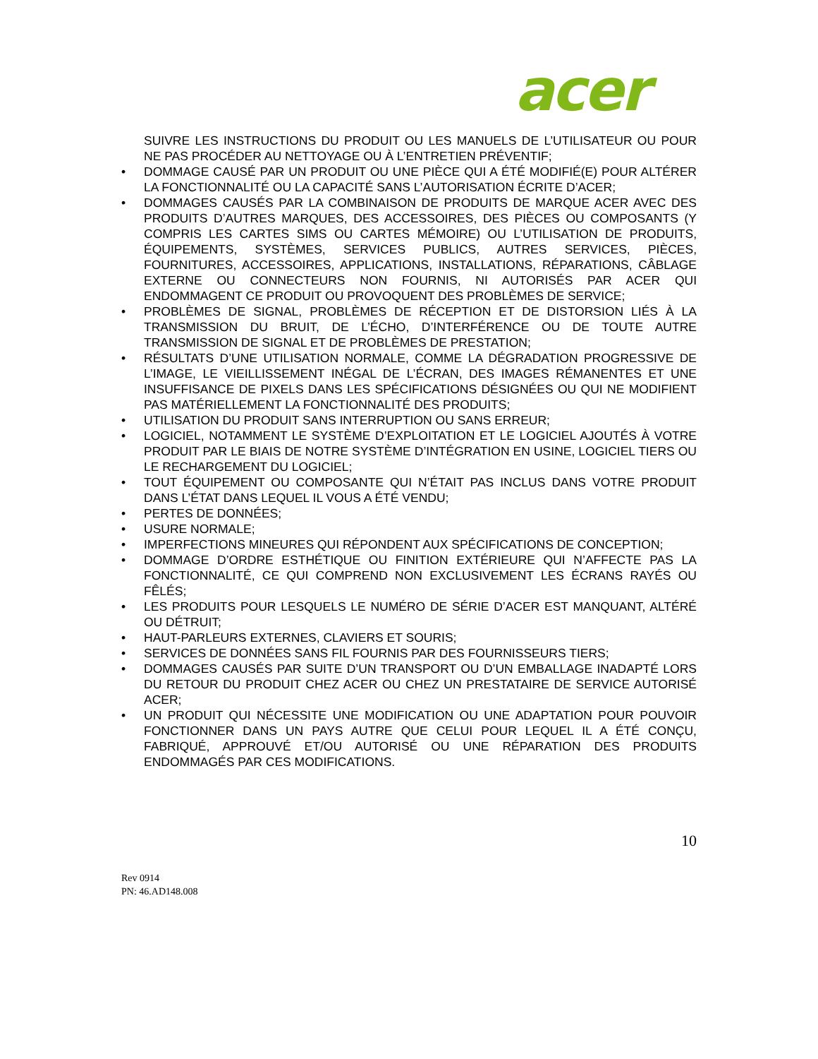acer
SUIVRE LES INSTRUCTIONS DU PRODUIT OU LES MANUELS DE L’UTILISATEUR OU POUR NE PAS PROCÉDER AU NETTOYAGE OU À L’ENTRETIEN PRÉVENTIF;
• DOMMAGE CAUSÉ PAR UN PRODUIT OU UNE PIÈCE QUI A ÉTÉ MODIFIÉ(E) POUR ALTÉRER LA FONCTIONNALITÉ OU LA CAPACITÉ SANS L’AUTORISATION ÉCRITE D’ACER;
• DOMMAGES CAUSÉS PAR LA COMBINAISON DE PRODUITS DE MARQUE ACER AVEC DES PRODUITS D’AUTRES MARQUES, DES ACCESSOIRES, DES PIÈCES OU COMPOSANTS (Y COMPRIS LES CARTES SIMS OU CARTES MÉMOIRE) OU L’UTILISATION DE PRODUITS, ÉQUIPEMENTS, SYSTÈMES, SERVICES PUBLICS, AUTRES SERVICES, PIÈCES, FOURNITURES, ACCESSOIRES, APPLICATIONS, INSTALLATIONS, RÉPARATIONS, CÂBLAGE EXTERNE OU CONNECTEURS NON FOURNIS, NI AUTORISÉS PAR ACER QUI ENDOMMAGENT CE PRODUIT OU PROVOQUENT DES PROBLÈMES DE SERVICE;
• PROBLÈMES DE SIGNAL, PROBLÈMES DE RÉCEPTION ET DE DISTORSION LIÉS À LA TRANSMISSION DU BRUIT, DE L’ÉCHO, D’INTERFÉRENCE OU DE TOUTE AUTRE TRANSMISSION DE SIGNAL ET DE PROBLÈMES DE PRESTATION;
• RÉSULTATS D’UNE UTILISATION NORMALE, COMME LA DÉGRADATION PROGRESSIVE DE L’IMAGE, LE VIEILLISSEMENT INÉGAL DE L’ÉCRAN, DES IMAGES RÉMANENTES ET UNE INSUFFISANCE DE PIXELS DANS LES SPÉCIFICATIONS DÉSIGNÉES OU QUI NE MODIFIENT PAS MATÉRIELLEMENT LA FONCTIONNALITÉ DES PRODUITS;
• UTILISATION DU PRODUIT SANS INTERRUPTION OU SANS ERREUR;
• LOGICIEL, NOTAMMENT LE SYSTÈME D’EXPLOITATION ET LE LOGICIEL AJOUTÉS À VOTRE PRODUIT PAR LE BIAIS DE NOTRE SYSTÈME D’INTÉGRATION EN USINE, LOGICIEL TIERS OU LE RECHARGEMENT DU LOGICIEL;
• TOUT ÉQUIPEMENT OU COMPOSANTE QUI N’ÉTAIT PAS INCLUS DANS VOTRE PRODUIT DANS L’ÉTAT DANS LEQUEL IL VOUS A ÉTÉ VENDU;
• PERTES DE DONNÉES;
• USURE NORMALE;
• IMPERFECTIONS MINEURES QUI RÉPONDENT AUX SPÉCIFICATIONS DE CONCEPTION;
• DOMMAGE D’ORDRE ESTHÉTIQUE OU FINITION EXTÉRIEURE QUI N’AFFECTE PAS LA FONCTIONNALITÉ, CE QUI COMPREND NON EXCLUSIVEMENT LES ÉCRANS RAYÉS OU FÊLÉS;
• LES PRODUITS POUR LESQUELS LE NUMÉRO DE SÉRIE D’ACER EST MANQUANT, ALTÉRÉ OU DÉTRUIT;
• HAUT-PARLEURS EXTERNES, CLAVIERS ET SOURIS;
• SERVICES DE DONNÉES SANS FIL FOURNIS PAR DES FOURNISSEURS TIERS;
• DOMMAGES CAUSÉS PAR SUITE D’UN TRANSPORT OU D’UN EMBALLAGE INADAPTÉ LORS DU RETOUR DU PRODUIT CHEZ ACER OU CHEZ UN PRESTATAIRE DE SERVICE AUTORISÉ ACER;
• UN PRODUIT QUI NÉCESSITE UNE MODIFICATION OU UNE ADAPTATION POUR POUVOIR FONCTIONNER DANS UN PAYS AUTRE QUE CELUI POUR LEQUEL IL A ÉTÉ CONÇU, FABRIQUÉ, APPROUVÉ ET/OU AUTORISÉ OU UNE RÉPARATION DES PRODUITS ENDOMMAGÉS PAR CES MODIFICATIONS.
10
Rev 0914
PN: 46.AD148.008